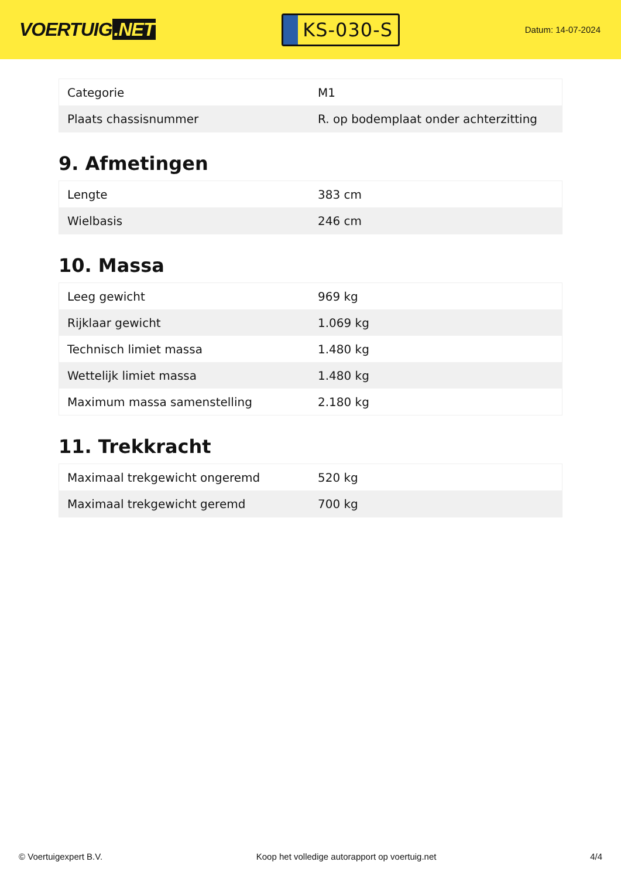VOERTUIG.NET
KS-030-S
Datum: 14-07-2024
| Categorie | M1 |
| Plaats chassisnummer | R. op bodemplaat onder achterzitting |
9. Afmetingen
| Lengte | 383 cm |
| Wielbasis | 246 cm |
10. Massa
| Leeg gewicht | 969 kg |
| Rijklaar gewicht | 1.069 kg |
| Technisch limiet massa | 1.480 kg |
| Wettelijk limiet massa | 1.480 kg |
| Maximum massa samenstelling | 2.180 kg |
11. Trekkracht
| Maximaal trekgewicht ongeremd | 520 kg |
| Maximaal trekgewicht geremd | 700 kg |
© Voertuigexpert B.V. Koop het volledige autorapport op voertuig.net 4/4